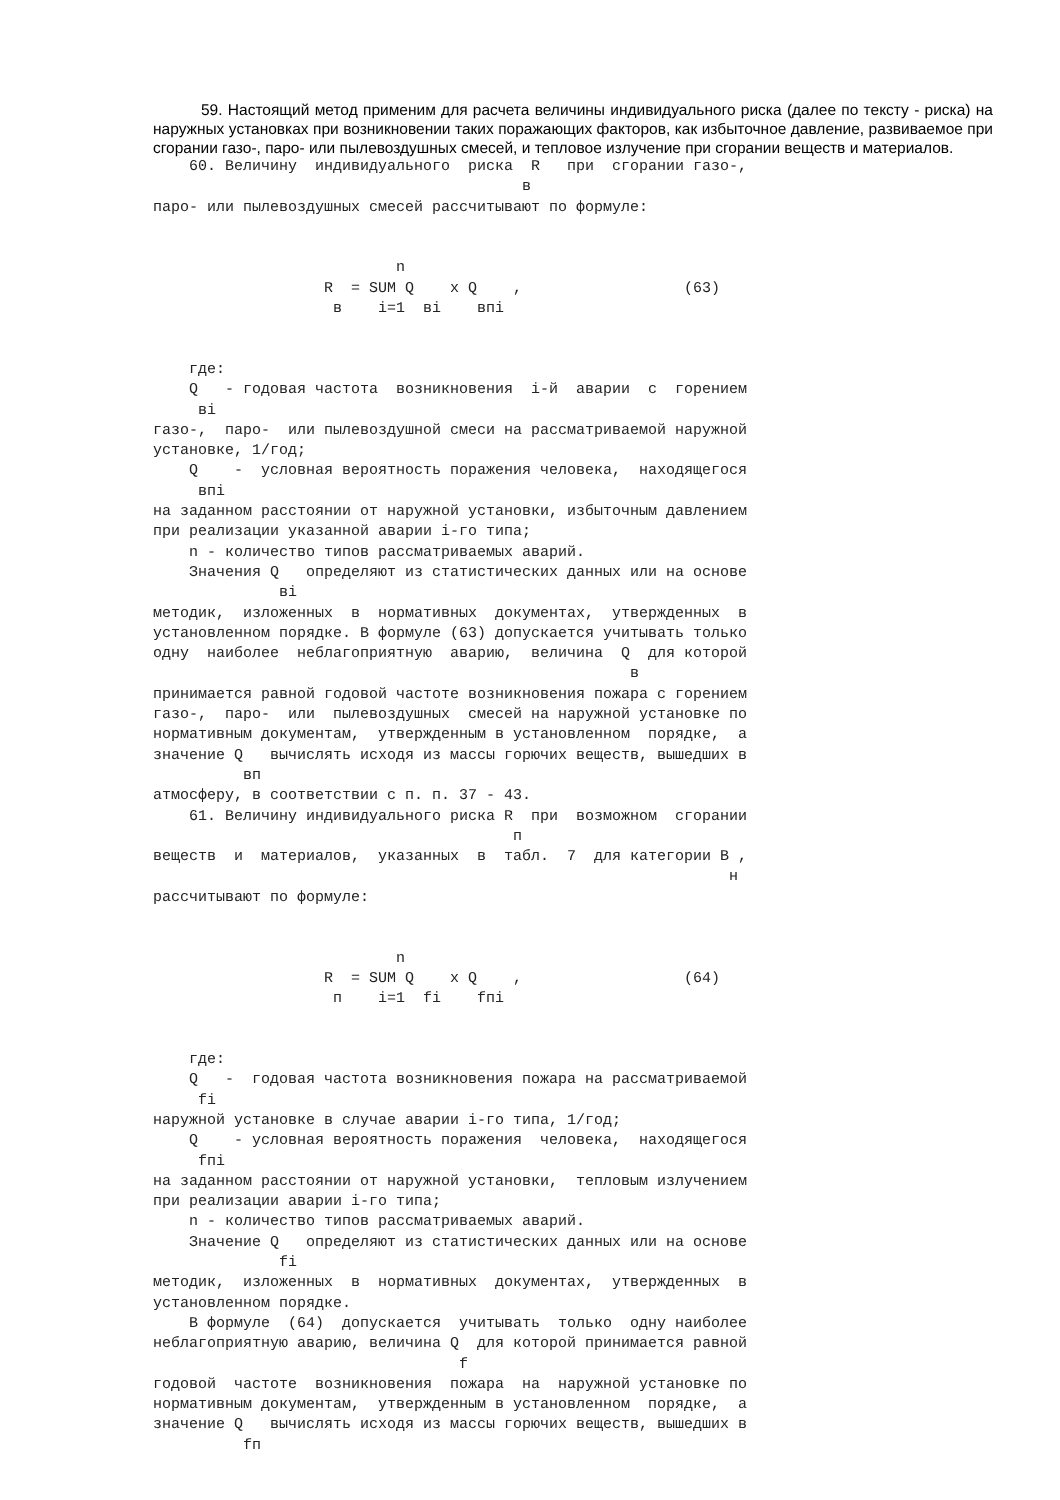59. Настоящий метод применим для расчета величины индивидуального риска (далее по тексту - риска) на наружных установках при возникновении таких поражающих факторов, как избыточное давление, развиваемое при сгорании газо-, паро- или пылевоздушных смесей, и тепловое излучение при сгорании веществ и материалов.
    60. Величину  индивидуального  риска  R   при  сгорании газо-,
                                         в
паро- или пылевоздушных смесей рассчитывают по формуле:


                           n
                   R  = SUM Q    x Q    ,                  (63)
                    в    i=1  вi    впi


    где:
    Q   - годовая частота  возникновения  i-й  аварии  с  горением
     вi
газо-,  паро-  или пылевоздушной смеси на рассматриваемой наружной
установке, 1/год;
    Q    -  условная вероятность поражения человека,  находящегося
     впi
на заданном расстоянии от наружной установки, избыточным давлением
при реализации указанной аварии i-го типа;
    n - количество типов рассматриваемых аварий.
    Значения Q   определяют из статистических данных или на основе
              вi
методик,  изложенных  в  нормативных  документах,  утвержденных  в
установленном порядке. В формуле (63) допускается учитывать только
одну  наиболее  неблагоприятную  аварию,  величина  Q  для которой
                                                     в
принимается равной годовой частоте возникновения пожара с горением
газо-,  паро-  или  пылевоздушных  смесей на наружной установке по
нормативным документам,  утвержденным в установленном  порядке,  а
значение Q   вычислять исходя из массы горючих веществ, вышедших в
          вп
атмосферу, в соответствии с п. п. 37 - 43.
    61. Величину индивидуального риска R  при  возможном  сгорании
                                        п
веществ  и  материалов,  указанных  в  табл.  7  для категории В ,
                                                                н
рассчитывают по формуле:


                           n
                   R  = SUM Q    x Q    ,                  (64)
                    п    i=1  fi    fпi


    где:
    Q   -  годовая частота возникновения пожара на рассматриваемой
     fi
наружной установке в случае аварии i-го типа, 1/год;
    Q    - условная вероятность поражения  человека,  находящегося
     fпi
на заданном расстоянии от наружной установки,  тепловым излучением
при реализации аварии i-го типа;
    n - количество типов рассматриваемых аварий.
    Значение Q   определяют из статистических данных или на основе
              fi
методик,  изложенных  в  нормативных  документах,  утвержденных  в
установленном порядке.
    В формуле  (64)  допускается  учитывать  только  одну наиболее
неблагоприятную аварию, величина Q  для которой принимается равной
                                  f
годовой  частоте  возникновения  пожара  на  наружной установке по
нормативным документам,  утвержденным в установленном  порядке,  а
значение Q   вычислять исходя из массы горючих веществ, вышедших в
          fп